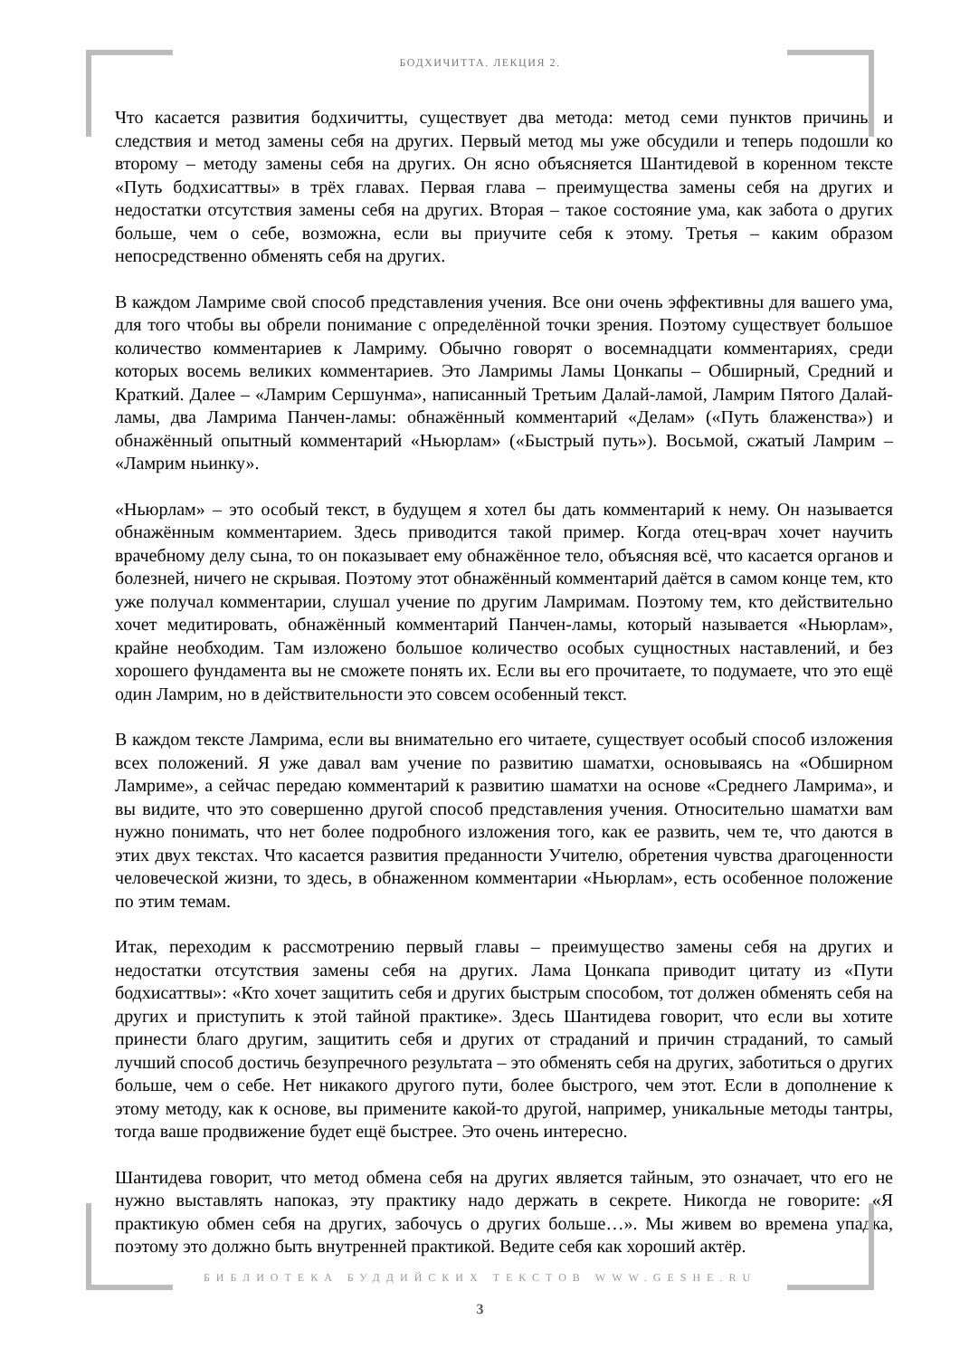БОДХИЧИТТА. ЛЕКЦИЯ 2.
Что касается развития бодхичитты, существует два метода: метод семи пунктов причины и следствия и метод замены себя на других. Первый метод мы уже обсудили и теперь подошли ко второму – методу замены себя на других. Он ясно объясняется Шантидевой в коренном тексте «Путь бодхисаттвы» в трёх главах. Первая глава – преимущества замены себя на других и недостатки отсутствия замены себя на других. Вторая – такое состояние ума, как забота о других больше, чем о себе, возможна, если вы приучите себя к этому. Третья – каким образом непосредственно обменять себя на других.
В каждом Ламриме свой способ представления учения. Все они очень эффективны для вашего ума, для того чтобы вы обрели понимание с определённой точки зрения. Поэтому существует большое количество комментариев к Ламриму. Обычно говорят о восемнадцати комментариях, среди которых восемь великих комментариев. Это Ламримы Ламы Цонкапы – Обширный, Средний и Краткий. Далее – «Ламрим Сершунма», написанный Третьим Далай-ламой, Ламрим Пятого Далай-ламы, два Ламрима Панчен-ламы: обнажённый комментарий «Делам» («Путь блаженства») и обнажённый опытный комментарий «Ньюрлам» («Быстрый путь»). Восьмой, сжатый Ламрим – «Ламрим ньинку».
«Ньюрлам» – это особый текст, в будущем я хотел бы дать комментарий к нему. Он называется обнажённым комментарием. Здесь приводится такой пример. Когда отец-врач хочет научить врачебному делу сына, то он показывает ему обнажённое тело, объясняя всё, что касается органов и болезней, ничего не скрывая. Поэтому этот обнажённый комментарий даётся в самом конце тем, кто уже получал комментарии, слушал учение по другим Ламримам. Поэтому тем, кто действительно хочет медитировать, обнажённый комментарий Панчен-ламы, который называется «Ньюрлам», крайне необходим. Там изложено большое количество особых сущностных наставлений, и без хорошего фундамента вы не сможете понять их. Если вы его прочитаете, то подумаете, что это ещё один Ламрим, но в действительности это совсем особенный текст.
В каждом тексте Ламрима, если вы внимательно его читаете, существует особый способ изложения всех положений. Я уже давал вам учение по развитию шаматхи, основываясь на «Обширном Ламриме», а сейчас передаю комментарий к развитию шаматхи на основе «Среднего Ламрима», и вы видите, что это совершенно другой способ представления учения. Относительно шаматхи вам нужно понимать, что нет более подробного изложения того, как ее развить, чем те, что даются в этих двух текстах. Что касается развития преданности Учителю, обретения чувства драгоценности человеческой жизни, то здесь, в обнаженном комментарии «Ньюрлам», есть особенное положение по этим темам.
Итак, переходим к рассмотрению первый главы – преимущество замены себя на других и недостатки отсутствия замены себя на других. Лама Цонкапа приводит цитату из «Пути бодхисаттвы»: «Кто хочет защитить себя и других быстрым способом, тот должен обменять себя на других и приступить к этой тайной практике». Здесь Шантидева говорит, что если вы хотите принести благо другим, защитить себя и других от страданий и причин страданий, то самый лучший способ достичь безупречного результата – это обменять себя на других, заботиться о других больше, чем о себе. Нет никакого другого пути, более быстрого, чем этот. Если в дополнение к этому методу, как к основе, вы примените какой-то другой, например, уникальные методы тантры, тогда ваше продвижение будет ещё быстрее. Это очень интересно.
Шантидева говорит, что метод обмена себя на других является тайным, это означает, что его не нужно выставлять напоказ, эту практику надо держать в секрете. Никогда не говорите: «Я практикую обмен себя на других, забочусь о других больше…». Мы живем во времена упадка, поэтому это должно быть внутренней практикой. Ведите себя как хороший актёр.
БИБЛИОТЕКА БУДДИЙСКИХ ТЕКСТОВ WWW.GESHE.RU
3